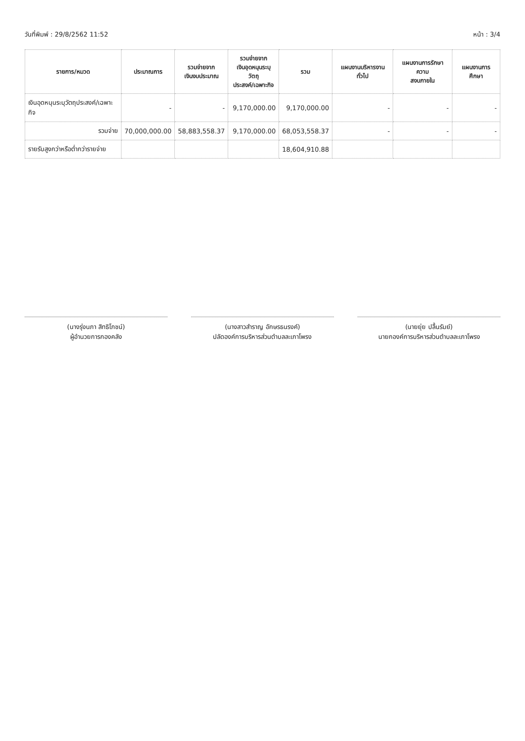วันที่พิมพ์ : 29/8/2562 11:52 หน้า : 3/4
| รายการ/หมวด | ประมาณการ | รวมจ่ายจาก เงินงบประมาณ | รวมจ่ายจาก เงินอุดหนุนระบุวัตถุ ประสงค์/เฉพาะกิจ | รวม | แผนงานบริหารงานทั่วไป | แผนงานการรักษาความ สงบภายใน | แผนงานการศึกษา |
| --- | --- | --- | --- | --- | --- | --- | --- |
| เงินอุดหนุนระบุวัตถุประสงค์/เฉพาะกิจ | - | - | 9,170,000.00 | 9,170,000.00 | - | - | - |
| รวมจ่าย | 70,000,000.00 | 58,883,558.37 | 9,170,000.00 | 68,053,558.37 | - | - | - |
| รายรับสูงกว่าหรือต่ำกว่ารายจ่าย | | | | 18,604,910.88 | | | |
(นางรุ่งนภา สิทธิโภชน์)
ผู้อำนวยการกองคลัง
(นางสาวสำราญ อักษรธนรงค์)
ปลัดองค์การบริหารส่วนตำบลละเภาโพรง
(นายยุ่ย ปลื้นรัมย์)
นายกองค์การบริหารส่วนตำบลละเภาโพรง